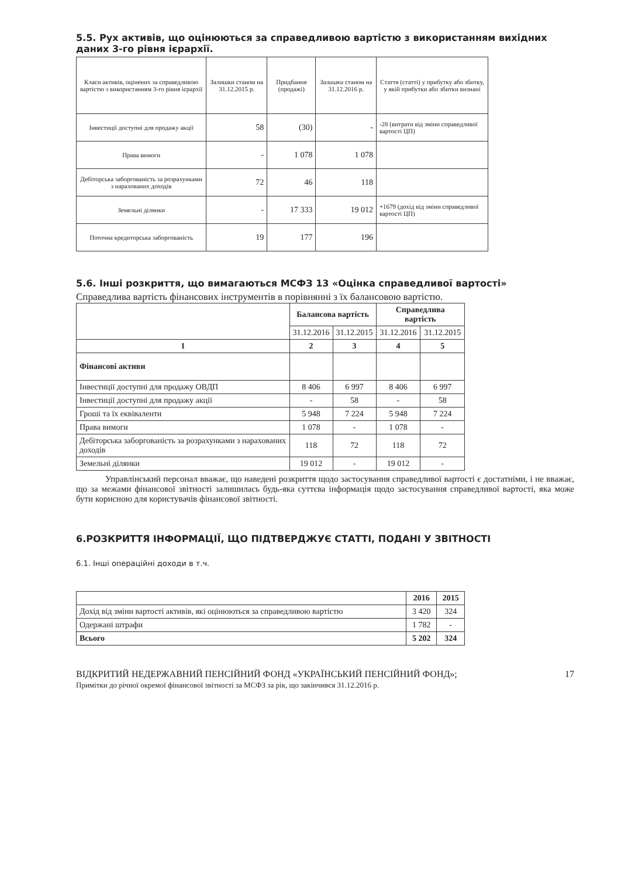5.5. Рух активів, що оцінюються за справедливою вартістю з використанням вихідних даних 3-го рівня ієрархії.
| Класи активів, оцінених за справедливою вартістю з використанням 3-го рівня ієрархії | Залишки станом на 31.12.2015 р. | Придбання (продажі) | Залишки станом на 31.12.2016 р. | Стаття (статті) у прибутку або збитку, у якій прибутки або збитки визнані |
| Інвестиції доступні для продажу акції | 58 | (30) | - | -28 (витрати від зміни справедливої вартості ЦП) |
| Права вимоги | - | 1 078 | 1 078 | |
| Дебіторська заборгованість за розрахунками з нарахованих доходів | 72 | 46 | 118 | |
| Земельні ділянки | - | 17 333 | 19 012 | +1679 (дохід від зміни справедливої вартості ЦП) |
| Поточна кредиторська заборгованість | 19 | 177 | 196 | |
5.6. Інші розкриття, що вимагаються МСФЗ 13 «Оцінка справедливої вартості»
Справедлива вартість фінансових інструментів в порівнянні з їх балансовою вартістю.
| | Балансова вартість | | Справедлива вартість | |
| --- | --- | --- | --- | --- |
| | 31.12.2016 | 31.12.2015 | 31.12.2016 | 31.12.2015 |
| 1 | 2 | 3 | 4 | 5 |
| Фінансові активи | | | | |
| Інвестиції доступні для продажу ОВДП | 8 406 | 6 997 | 8 406 | 6 997 |
| Інвестиції доступні для продажу акції | - | 58 | - | 58 |
| Гроші та їх еквіваленти | 5 948 | 7 224 | 5 948 | 7 224 |
| Права вимоги | 1 078 | - | 1 078 | - |
| Дебіторська заборгованість за розрахунками з нарахованих доходів | 118 | 72 | 118 | 72 |
| Земельні ділянки | 19 012 | - | 19 012 | - |
Управлінський персонал вважає, що наведені розкриття щодо застосування справедливої вартості є достатніми, і не вважає, що за межами фінансової звітності залишилась будь-яка суттєва інформація щодо застосування справедливої вартості, яка може бути корисною для користувачів фінансової звітності.
6.РОЗКРИТТЯ ІНФОРМАЦІЇ, ЩО ПІДТВЕРДЖУЄ СТАТТІ, ПОДАНІ У ЗВІТНОСТІ
6.1. Інші операційні доходи в т.ч.
| | 2016 | 2015 |
| --- | --- | --- |
| Дохід від зміни вартості активів, які оцінюються за справедливою вартістю | 3 420 | 324 |
| Одержані штрафи | 1 782 | - |
| Всього | 5 202 | 324 |
ВІДКРИТИЙ НЕДЕРЖАВНИЙ ПЕНСІЙНИЙ ФОНД «УКРАЇНСЬКИЙ ПЕНСІЙНИЙ ФОНД»; 17
Примітки до річної окремої фінансової звітності за МСФЗ за рік, що закінчився 31.12.2016 р.